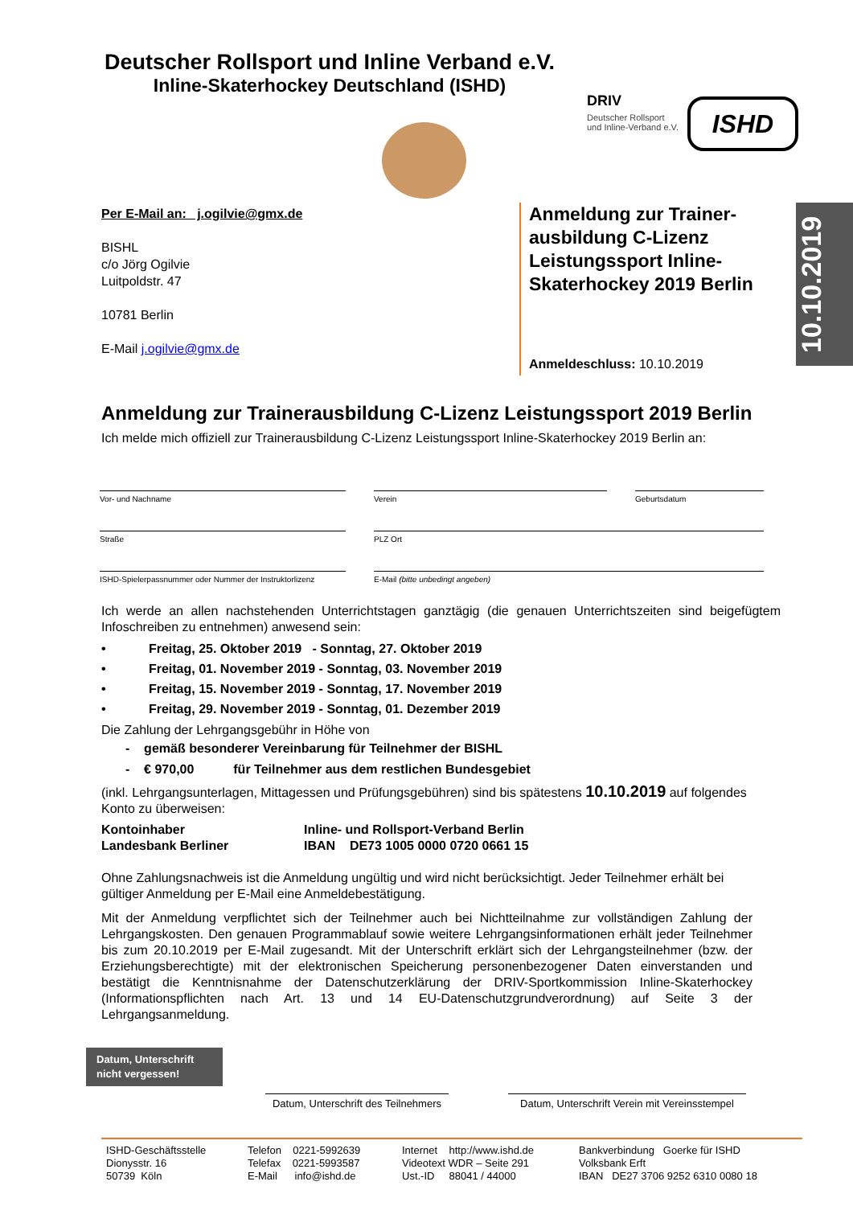Deutscher Rollsport und Inline Verband e.V.
Inline-Skaterhockey Deutschland (ISHD)
DRIV
Deutscher Rollsport
und Inline-Verband e.V.
ISHD
10.10.2019
Per E-Mail an: j.ogilvie@gmx.de
BISHL
c/o Jörg Ogilvie
Luitpoldstr. 47
10781 Berlin
E-Mail j.ogilvie@gmx.de
Anmeldung zur Trainer-ausbildung C-Lizenz Leistungssport Inline-Skaterhockey 2019 Berlin
Anmeldeschluss: 10.10.2019
Anmeldung zur Trainerausbildung C-Lizenz Leistungssport 2019 Berlin
Ich melde mich offiziell zur Trainerausbildung C-Lizenz Leistungssport Inline-Skaterhockey 2019 Berlin an:
Vor- und Nachname
Verein
Geburtsdatum
Straße
PLZ Ort
ISHD-Spielerpassnummer oder Nummer der Instruktorlizenz
E-Mail (bitte unbedingt angeben)
Ich werde an allen nachstehenden Unterrichtstagen ganztägig (die genauen Unterrichtszeiten sind beigefügtem Infoschreiben zu entnehmen) anwesend sein:
• Freitag, 25. Oktober 2019 - Sonntag, 27. Oktober 2019
• Freitag, 01. November 2019 - Sonntag, 03. November 2019
• Freitag, 15. November 2019 - Sonntag, 17. November 2019
• Freitag, 29. November 2019 - Sonntag, 01. Dezember 2019
Die Zahlung der Lehrgangsgebühr in Höhe von
- gemäß besonderer Vereinbarung für Teilnehmer der BISHL
- € 970,00 für Teilnehmer aus dem restlichen Bundesgebiet
(inkl. Lehrgangsunterlagen, Mittagessen und Prüfungsgebühren) sind bis spätestens 10.10.2019 auf folgendes Konto zu überweisen:
| Kontoinhaber | Inline- und Rollsport-Verband Berlin |
| Landesbank Berliner | IBAN DE73 1005 0000 0720 0661 15 |
Ohne Zahlungsnachweis ist die Anmeldung ungültig und wird nicht berücksichtigt. Jeder Teilnehmer erhält bei gültiger Anmeldung per E-Mail eine Anmeldebestätigung.
Mit der Anmeldung verpflichtet sich der Teilnehmer auch bei Nichtteilnahme zur vollständigen Zahlung der Lehrgangskosten. Den genauen Programmablauf sowie weitere Lehrgangsinformationen erhält jeder Teilnehmer bis zum 20.10.2019 per E-Mail zugesandt. Mit der Unterschrift erklärt sich der Lehrgangsteilnehmer (bzw. der Erziehungsberechtigte) mit der elektronischen Speicherung personenbezogener Daten einverstanden und bestätigt die Kenntnisnahme der Datenschutzerklärung der DRIV-Sportkommission Inline-Skaterhockey (Informationspflichten nach Art. 13 und 14 EU-Datenschutzgrundverordnung) auf Seite 3 der Lehrgangsanmeldung.
Datum, Unterschrift
nicht vergessen!
Datum, Unterschrift des Teilnehmers
Datum, Unterschrift Verein mit Vereinsstempel
| ISHD-Geschäftsstelle Dionysstr. 16 50739 Köln | Telefon 0221-5992639 Telefax 0221-5993587 E-Mail info@ishd.de | Internet http://www.ishd.de Videotext WDR – Seite 291 Ust.-ID 88041 / 44000 | Bankverbindung Goerke für ISHD Volksbank Erft IBAN DE27 3706 9252 6310 0080 18 |